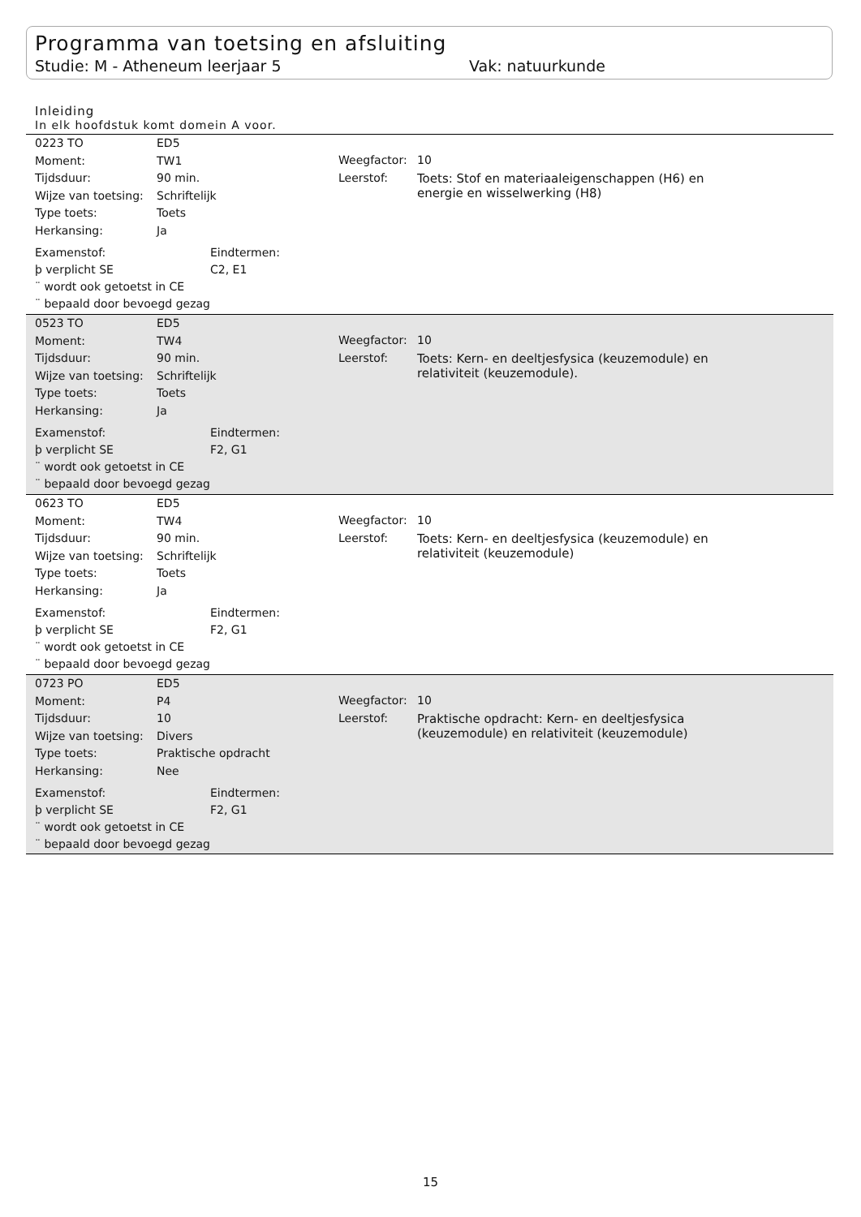Programma van toetsing en afsluiting
Studie: M - Atheneum leerjaar 5 Vak: natuurkunde
Inleiding
In elk hoofdstuk komt domein A voor.
| 0223 TO | ED5 |
| Moment: | TW1 |
| Tijdsduur: | 90 min. |
| Wijze van toetsing: | Schriftelijk |
| Type toets: | Toets |
| Herkansing: | Ja |
| Weegfactor: | 10 |
| Leerstof: | Toets: Stof en materiaaleigenschappen (H6) en energie en wisselwerking (H8) |
| Examenstof: | Eindtermen: |
| þ verplicht SE | C2, E1 |
| ¨ wordt ook getoetst in CE | |
| ¨ bepaald door bevoegd gezag | |
| 0523 TO | ED5 |
| Moment: | TW4 |
| Tijdsduur: | 90 min. |
| Wijze van toetsing: | Schriftelijk |
| Type toets: | Toets |
| Herkansing: | Ja |
| Weegfactor: | 10 |
| Leerstof: | Toets: Kern- en deeltjesfysica (keuzemodule) en relativiteit (keuzemodule). |
| Examenstof: | Eindtermen: |
| þ verplicht SE | F2, G1 |
| ¨ wordt ook getoetst in CE | |
| ¨ bepaald door bevoegd gezag | |
| 0623 TO | ED5 |
| Moment: | TW4 |
| Tijdsduur: | 90 min. |
| Wijze van toetsing: | Schriftelijk |
| Type toets: | Toets |
| Herkansing: | Ja |
| Weegfactor: | 10 |
| Leerstof: | Toets: Kern- en deeltjesfysica (keuzemodule) en relativiteit (keuzemodule) |
| Examenstof: | Eindtermen: |
| þ verplicht SE | F2, G1 |
| ¨ wordt ook getoetst in CE | |
| ¨ bepaald door bevoegd gezag | |
| 0723 PO | ED5 |
| Moment: | P4 |
| Tijdsduur: | 10 |
| Wijze van toetsing: | Divers |
| Type toets: | Praktische opdracht |
| Herkansing: | Nee |
| Weegfactor: | 10 |
| Leerstof: | Praktische opdracht: Kern- en deeltjesfysica (keuzemodule) en relativiteit (keuzemodule) |
| Examenstof: | Eindtermen: |
| þ verplicht SE | F2, G1 |
| ¨ wordt ook getoetst in CE | |
| ¨ bepaald door bevoegd gezag | |
15